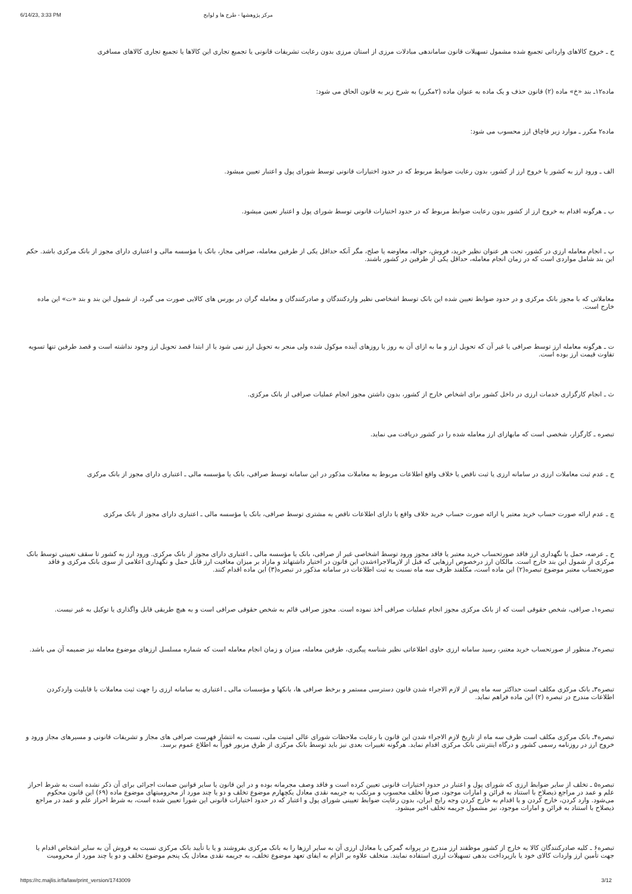6/14/23, 3:33 PM مرکز پژوهشها - طرح ها و لوایح
ح ـ خروج کالاهای وارداتی تجمیع شده مشمول تسهیلات قانون ساماندهی مبادلات مرزی از استان مرزی بدون رعایت تشریفات قانونی یا تجمیع تجاری این کالاها یا تجمیع تجاری کالاهای مسافری
ماده۱۲ـ بند «خ» ماده (۲) قانون حذف و یک ماده به عنوان ماده (۲مکرر) به شرح زیر به قانون الحاق می شود:
ماده۲ مکرر ـ موارد زیر قاچاق ارز محسوب می شود:
الف ـ ورود ارز به کشور یا خروج ارز از کشور، بدون رعایت ضوابط مربوط که در حدود اختیارات قانونی توسط شورای پول و اعتبار تعیین میشود.
ب ـ هرگونه اقدام به خروج ارز از کشور بدون رعایت ضوابط مربوط که در حدود اختیارات قانونی توسط شورای پول و اعتبار تعیین میشود.
پ ـ انجام معامله ارزی در کشور، تحت هر عنوان نظیر خرید، فروش، حواله، معاوضه یا صلح، مگر آنکه حداقل یکی از طرفین معامله، صرافی مجاز، بانک یا مؤسسه مالی و اعتباری دارای مجوز از بانک مرکزی باشد. حکم این بند شامل مواردی است که در زمان انجام معامله، حداقل یکی از طرفین در کشور باشند.
معاملاتی که با مجوز بانک مرکزی و در حدود ضوابط تعیین شده این بانک توسط اشخاصی نظیر واردکنندگان و صادرکنندگان و معامله گران در بورس های کالایی صورت می گیرد، از شمول این بند و بند «ت» این ماده خارج است.
ت ـ هرگونه معامله ارز توسط صرافی یا غیر آن که تحویل ارز و ما به ازای آن به روز یا روزهای آینده موکول شده ولی منجر به تحویل ارز نمی شود یا از ابتدا قصد تحویل ارز وجود نداشته است و قصد طرفین تنها تسویه تفاوت قیمت ارز بوده است.
ث ـ انجام کارگزاری خدمات ارزی در داخل کشور برای اشخاص خارج از کشور، بدون داشتن مجوز انجام عملیات صرافی از بانک مرکزی.
تبصره ـ کارگزار، شخصی است که مابهازای ارز معامله شده را در کشور دریافت می نماید.
ج ـ عدم ثبت معاملات ارزی در سامانه ارزی یا ثبت ناقص یا خلاف واقع اطلاعات مربوط به معاملات مذکور در این سامانه توسط صرافی، بانک یا مؤسسه مالی ـ اعتباری دارای مجوز از بانک مرکزی
چ ـ عدم ارائه صورت حساب خرید معتبر یا ارائه صورت حساب خرید خلاف واقع یا دارای اطلاعات ناقص به مشتری توسط صرافی، بانک یا مؤسسه مالی ـ اعتباری دارای مجوز از بانک مرکزی
ح ـ عرضه، حمل یا نگهداری ارز فاقد صورتحساب خرید معتبر یا فاقد مجوز ورود توسط اشخاصی غیر از صرافی، بانک یا مؤسسه مالی ـ اعتباری دارای مجوز از بانک مرکزی. ورود ارز به کشور تا سقف تعیینی توسط بانک مرکزی از شمول این بند خارج است. مالکان ارز درخصوص ارزهایی که قبل از لازمالاجراءشدن این قانون در اختیار داشتهاند و مازاد بر میزان معافیت ارز قابل حمل و نگهداری اعلامی از سوی بانک مرکزی و فاقد صورتحساب معتبر موضوع تبصره(۲) این ماده است، مکلفند ظرف سه ماه نسبت به ثبت اطلاعات در سامانه مذکور در تبصره(۳) این ماده اقدام کنند.
تبصره۱ـ صرافی، شخص حقوقی است که از بانک مرکزی مجوز انجام عملیات صرافی أخذ نموده است. مجوز صرافی قائم به شخص حقوقی صرافی است و به هیچ طریقی قابل واگذاری یا توکیل به غیر نیست.
تبصره۲ـ منظور از صورتحساب خرید معتبر، رسید سامانه ارزی حاوی اطلاعاتی نظیر شناسه پیگیری، طرفین معامله، میزان و زمان انجام معامله است که شماره مسلسل ارزهای موضوع معامله نیز ضمیمه آن می باشد.
تبصره۳ـ بانک مرکزی مکلف است حداکثر سه ماه پس از لازم الاجراء شدن قانون دسترسی مستمر و برخط صرافی ها، بانکها و مؤسسات مالی ـ اعتباری به سامانه ارزی را جهت ثبت معاملات با قابلیت واردکردن اطلاعات مندرج در تبصره (۲) این ماده فراهم نماید.
تبصره۴ـ بانک مرکزی مکلف است ظرف سه ماه از تاریخ لازم الاجراء شدن این قانون با رعایت ملاحظات شورای عالی امنیت ملی، نسبت به انتشار فهرست صرافی های مجاز و تشریفات قانونی و مسیرهای مجاز ورود و خروج ارز در روزنامه رسمی کشور و درگاه اینترنتی بانک مرکزی اقدام نماید. هرگونه تغییرات بعدی نیز باید توسط بانک مرکزی از طرق مزبور فوراً به اطلاع عموم برسد.
تبصره۵ ـ تخلف از سایر ضوابط ارزی که شورای پول و اعتبار در حدود اختیارات قانونی تعیین کرده است و فاقد وصف مجرمانه بوده و در این قانون یا سایر قوانین ضمانت اجرائی برای آن ذکر نشده است به شرط احراز علم و عمد در مراجع ذیصلاح با استناد به قرائن و امارات موجود، صرفاً تخلف محسوب و مرتکب به جریمه نقدی معادل یکچهارم موضوع تخلف و دو یا چند مورد از محرومیتهای موضوع ماده (۶۹) این قانون محکوم می‌شود. وارد کردن، خارج کردن و یا اقدام به خارج کردن وجه رایج ایران، بدون رعایت ضوابط تعیینی شورای پول و اعتبار که در حدود اختیارات قانونی این شورا تعیین شده است، به شرط احراز علم و عمد در مراجع ذیصلاح با استناد به قرائن و امارات موجود، نیز مشمول جریمه تخلف اخیر میشود.
تبصره۶ ـ کلیه صادرکنندگان کالا به خارج از کشور موظفند ارز مندرج در پروانه گمرکی یا معادل ارزی آن به سایر ارزها را به بانک مرکزی بفروشند و یا با تأیید بانک مرکزی نسبت به فروش آن به سایر اشخاص اقدام یا جهت تأمین ارز واردات کالای خود یا بازپرداخت بدهی تسهیلات ارزی استفاده نمایند. متخلف علاوه بر الزام به ایفای تعهد موضوع تخلف، به جریمه نقدی معادل یک پنجم موضوع تخلف و دو یا چند مورد از محرومیت
https://rc.majlis.ir/fa/law/print_version/1743009 3/12